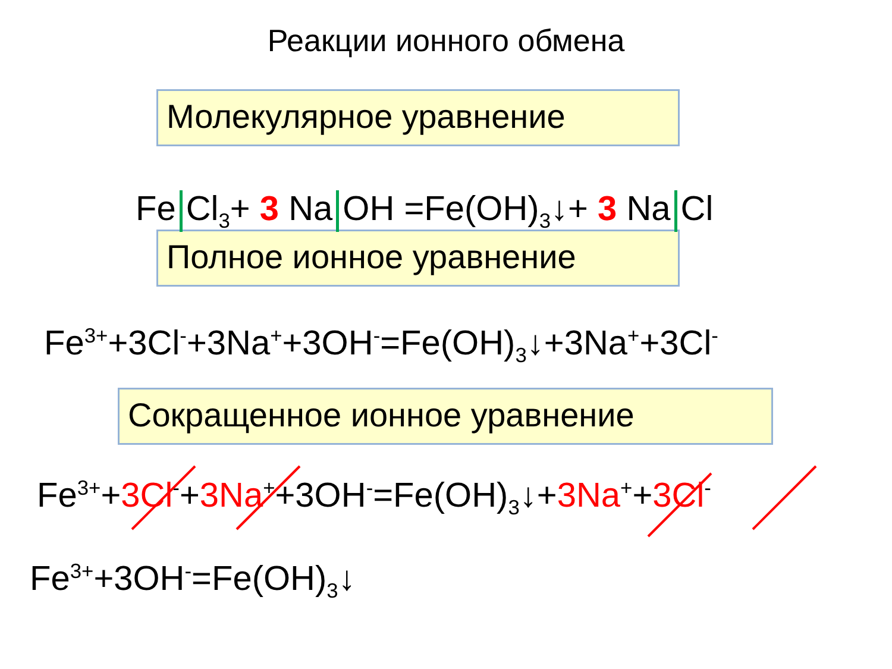Реакции ионного обмена
Молекулярное уравнение
Fe Cl<sub>3</sub>+ 3 Na OH =Fe(OH)<sub>3</sub>↓+ 3 Na Cl
Полное ионное уравнение
Fe<sup>3+</sup>+3Cl<sup>-</sup>+3Na<sup>+</sup>+3OH<sup>-</sup>=Fe(OH)<sub>3</sub>↓+3Na<sup>+</sup>+3Cl<sup>-</sup>
Сокращенное ионное уравнение
Fe<sup>3+</sup>+3Cl<sup>-</sup>+3Na<sup>+</sup>+3OH<sup>-</sup>=Fe(OH)<sub>3</sub>↓+3Na<sup>+</sup>+3Cl<sup>-</sup>
Fe<sup>3+</sup>+3OH<sup>-</sup>=Fe(OH)<sub>3</sub>↓